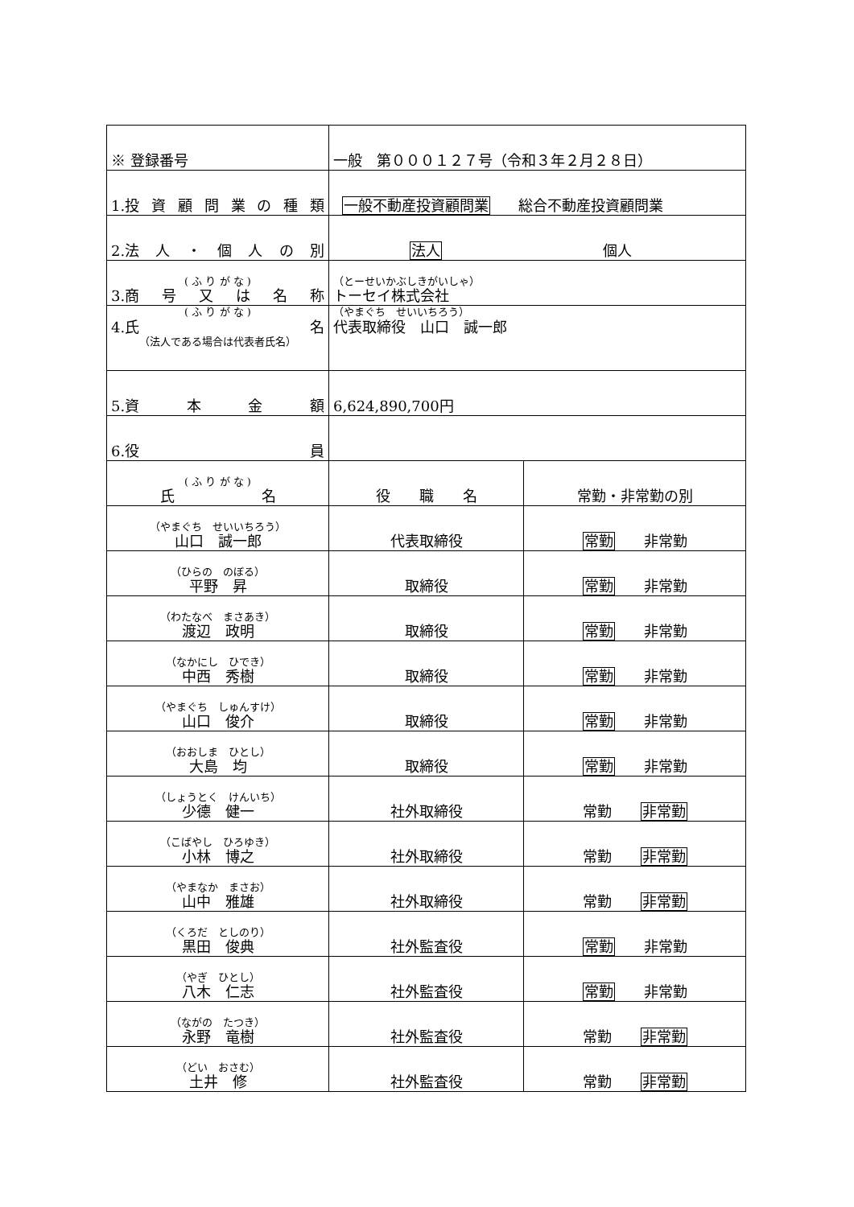| ※ 登録番号 | 一般 第０００１２７号（令和３年２月２８日） | |
| 1.投 資 顧 問 業 の 種 類 | 一般不動産投資顧問業 総合不動産投資顧問業 | |
| 2.法 人 ・ 個 人 の 別 | 法人 個人 | |
| ( ふ り が な ) 3.商 号 又 は 名 称 | （とーせいかぶしきがいしゃ） トーセイ株式会社 | |
| ( ふ り が な ) 4.氏 名 （法人である場合は代表者氏名） | （やまぐち せいいちろう） 代表取締役 山口 誠一郎 | |
| 5.資 本 金 額 | 6,624,890,700円 | |
| 6.役 員 | | |
| ( ふ り が な ) 氏 名 | 役 職 名 | 常勤・非常勤の別 |
| （やまぐち せいいちろう） 山口 誠一郎 | 代表取締役 | 常勤 非常勤 |
| （ひらの のぼる） 平野 昇 | 取締役 | 常勤 非常勤 |
| （わたなべ まさあき） 渡辺 政明 | 取締役 | 常勤 非常勤 |
| （なかにし ひでき） 中西 秀樹 | 取締役 | 常勤 非常勤 |
| （やまぐち しゅんすけ） 山口 俊介 | 取締役 | 常勤 非常勤 |
| （おおしま ひとし） 大島 均 | 取締役 | 常勤 非常勤 |
| （しょうとく けんいち） 少德 健一 | 社外取締役 | 常勤 非常勤 |
| （こばやし ひろゆき） 小林 博之 | 社外取締役 | 常勤 非常勤 |
| （やまなか まさお） 山中 雅雄 | 社外取締役 | 常勤 非常勤 |
| （くろだ としのり） 黒田 俊典 | 社外監査役 | 常勤 非常勤 |
| （やぎ ひとし） 八木 仁志 | 社外監査役 | 常勤 非常勤 |
| （ながの たつき） 永野 竜樹 | 社外監査役 | 常勤 非常勤 |
| （どい おさむ） 土井 修 | 社外監査役 | 常勤 非常勤 |